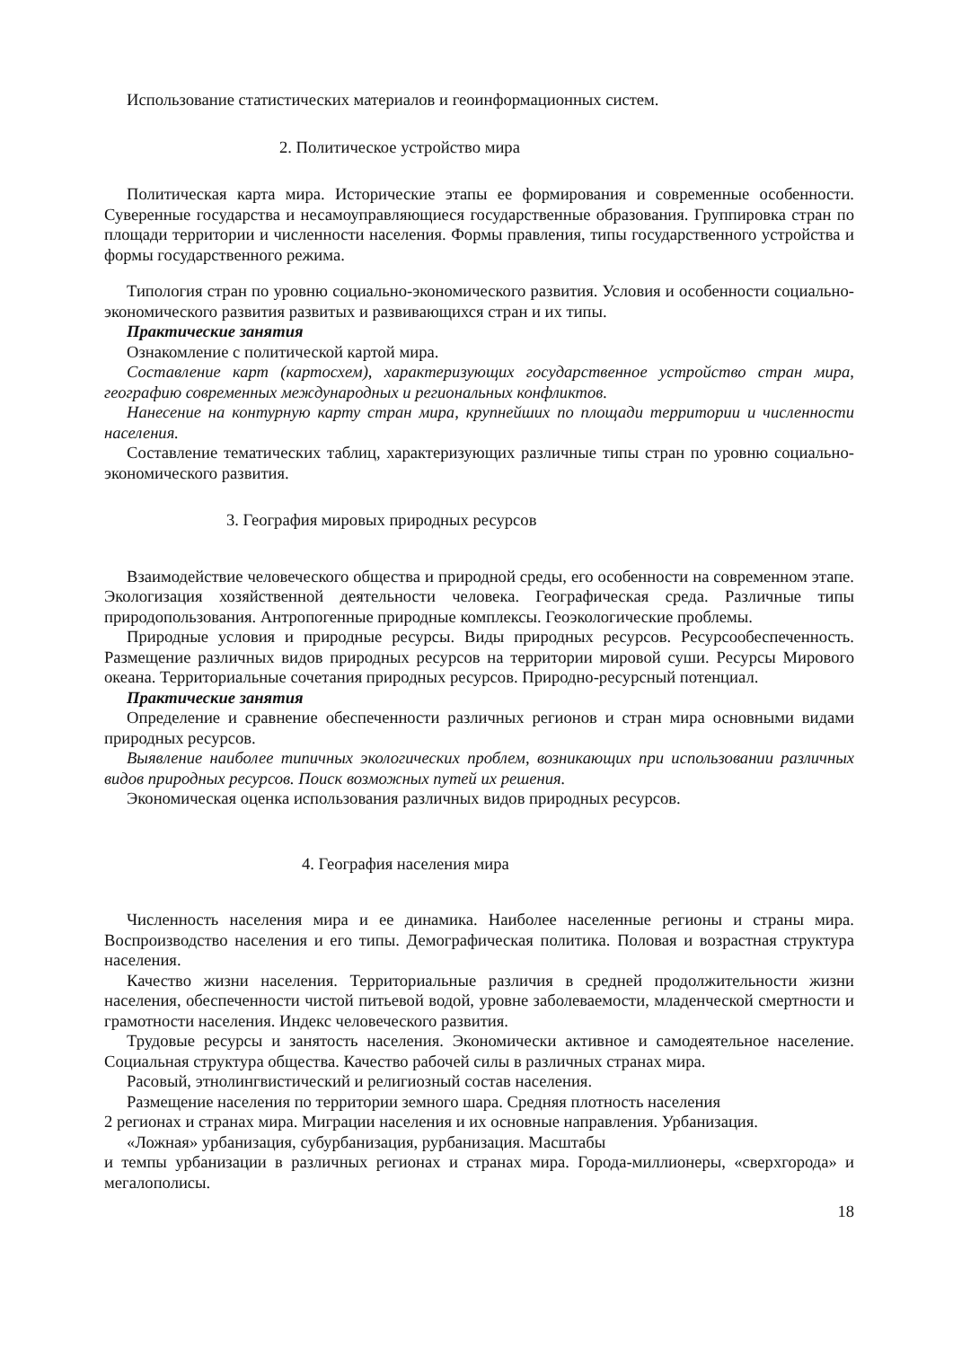Использование статистических материалов и геоинформационных систем.
2. Политическое устройство мира
Политическая карта мира. Исторические этапы ее формирования и современные особенности. Суверенные государства и несамоуправляющиеся государственные образования. Группировка стран по площади территории и численности населения. Формы правления, типы государственного устройства и формы государственного режима.
Типология стран по уровню социально-экономического развития. Условия и особенности социально-экономического развития развитых и развивающихся стран и их типы.
Практические занятия
Ознакомление с политической картой мира.
Составление карт (картосхем), характеризующих государственное устройство стран мира, географию современных международных и региональных конфликтов.
Нанесение на контурную карту стран мира, крупнейших по площади территории и численности населения.
Составление тематических таблиц, характеризующих различные типы стран по уровню социально-экономического развития.
3. География мировых природных ресурсов
Взаимодействие человеческого общества и природной среды, его особенности на современном этапе. Экологизация хозяйственной деятельности человека. Географическая среда. Различные типы природопользования. Антропогенные природные комплексы. Геоэкологические проблемы.
Природные условия и природные ресурсы. Виды природных ресурсов. Ресурсообеспеченность. Размещение различных видов природных ресурсов на территории мировой суши. Ресурсы Мирового океана. Территориальные сочетания природных ресурсов. Природно-ресурсный потенциал.
Практические занятия
Определение и сравнение обеспеченности различных регионов и стран мира основными видами природных ресурсов.
Выявление наиболее типичных экологических проблем, возникающих при использовании различных видов природных ресурсов. Поиск возможных путей их решения.
Экономическая оценка использования различных видов природных ресурсов.
4. География населения мира
Численность населения мира и ее динамика. Наиболее населенные регионы и страны мира. Воспроизводство населения и его типы. Демографическая политика. Половая и возрастная структура населения.
Качество жизни населения. Территориальные различия в средней продолжительности жизни населения, обеспеченности чистой питьевой водой, уровне заболеваемости, младенческой смертности и грамотности населения. Индекс человеческого развития.
Трудовые ресурсы и занятость населения. Экономически активное и самодеятельное население. Социальная структура общества. Качество рабочей силы в различных странах мира.
Расовый, этнолингвистический и религиозный состав населения.
Размещение населения по территории земного шара. Средняя плотность населения
2 регионах и странах мира. Миграции населения и их основные направления. Урбанизация.
«Ложная» урбанизация, субурбанизация, рурбанизация. Масштабы
и темпы урбанизации в различных регионах и странах мира. Города-миллионеры, «сверхгорода» и мегалополисы.
18